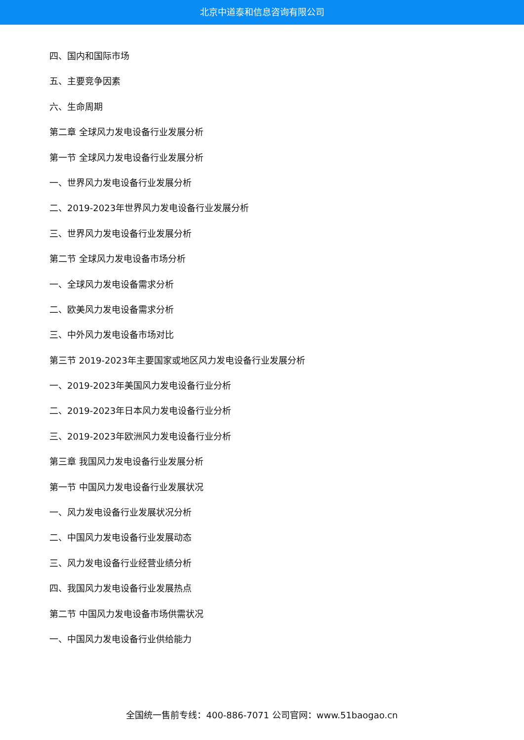北京中道泰和信息咨询有限公司
四、国内和国际市场
五、主要竞争因素
六、生命周期
第二章 全球风力发电设备行业发展分析
第一节 全球风力发电设备行业发展分析
一、世界风力发电设备行业发展分析
二、2019-2023年世界风力发电设备行业发展分析
三、世界风力发电设备行业发展分析
第二节 全球风力发电设备市场分析
一、全球风力发电设备需求分析
二、欧美风力发电设备需求分析
三、中外风力发电设备市场对比
第三节 2019-2023年主要国家或地区风力发电设备行业发展分析
一、2019-2023年美国风力发电设备行业分析
二、2019-2023年日本风力发电设备行业分析
三、2019-2023年欧洲风力发电设备行业分析
第三章 我国风力发电设备行业发展分析
第一节 中国风力发电设备行业发展状况
一、风力发电设备行业发展状况分析
二、中国风力发电设备行业发展动态
三、风力发电设备行业经营业绩分析
四、我国风力发电设备行业发展热点
第二节 中国风力发电设备市场供需状况
一、中国风力发电设备行业供给能力
全国统一售前专线：400-886-7071 公司官网：www.51baogao.cn